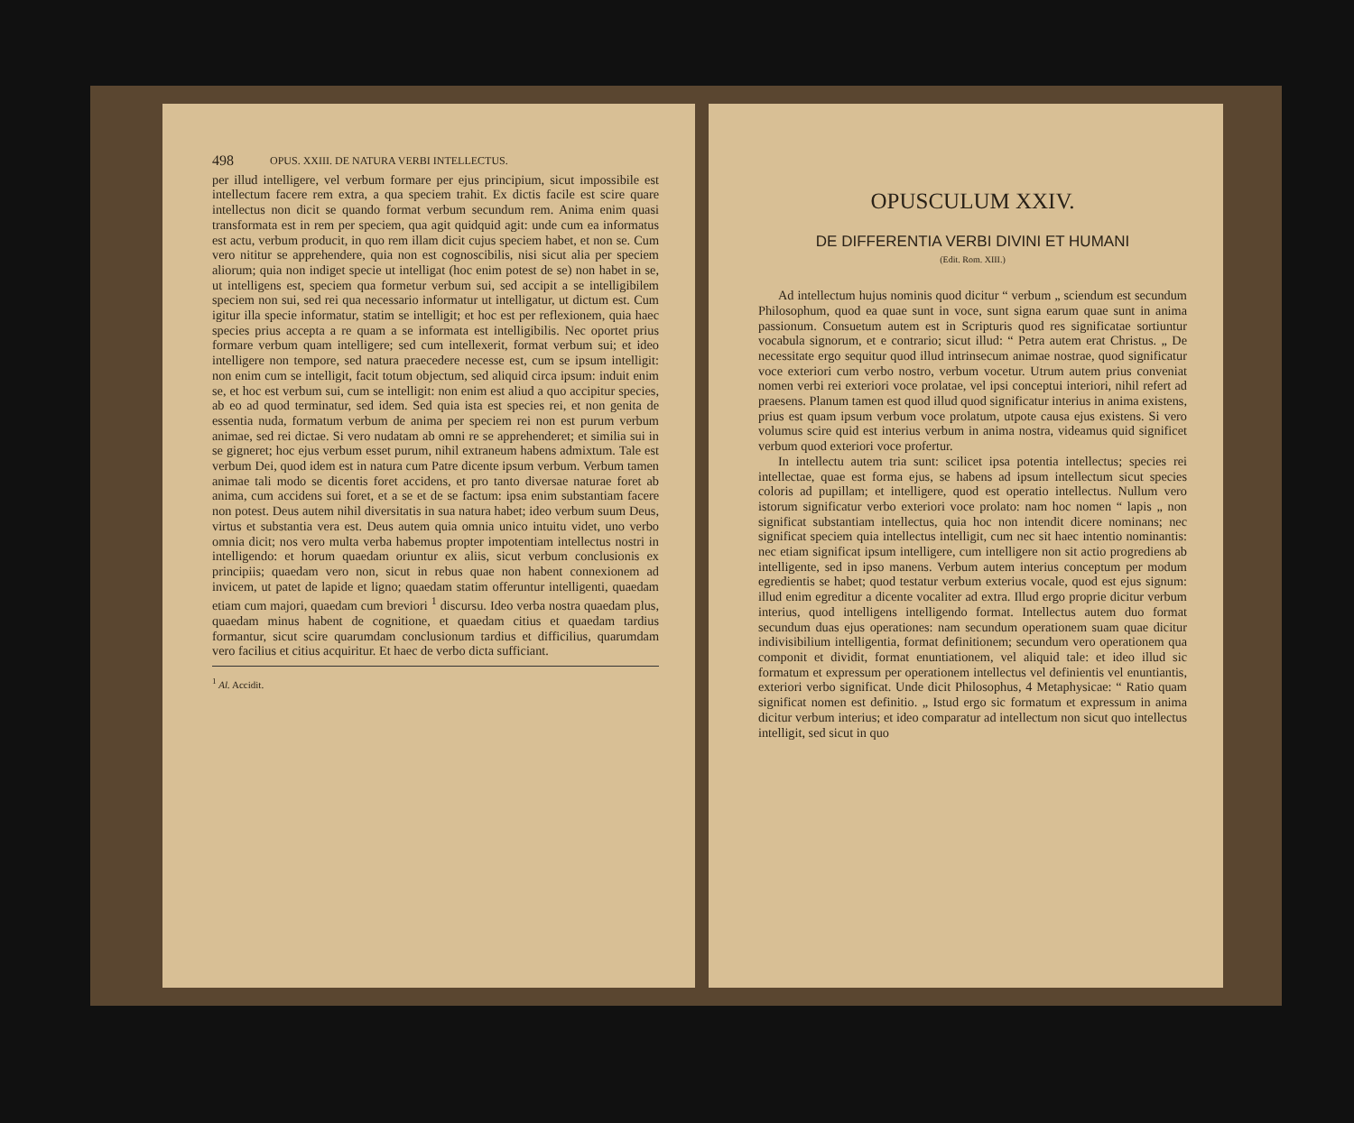498 OPUS. XXIII. DE NATURA VERBI INTELLECTUS.
per illud intelligere, vel verbum formare per ejus principium, sicut impossibile est intellectum facere rem extra, a qua speciem trahit. Ex dictis facile est scire quare intellectus non dicit se quando format verbum secundum rem. Anima enim quasi transformata est in rem per speciem, qua agit quidquid agit: unde cum ea informatus est actu, verbum producit, in quo rem illam dicit cujus speciem habet, et non se. Cum vero nititur se apprehendere, quia non est cognoscibilis, nisi sicut alia per speciem aliorum; quia non indiget specie ut intelligat (hoc enim potest de se) non habet in se, ut intelligens est, speciem qua formetur verbum sui, sed accipit a se intelligibilem speciem non sui, sed rei qua necessario informatur ut intelligatur, ut dictum est. Cum igitur illa specie informatur, statim se intelligit; et hoc est per reflexionem, quia haec species prius accepta a re quam a se informata est intelligibilis. Nec oportet prius formare verbum quam intelligere; sed cum intellexerit, format verbum sui; et ideo intelligere non tempore, sed natura praecedere necesse est, cum se ipsum intelligit: non enim cum se intelligit, facit totum objectum, sed aliquid circa ipsum: induit enim se, et hoc est verbum sui, cum se intelligit: non enim est aliud a quo accipitur species, ab eo ad quod terminatur, sed idem. Sed quia ista est species rei, et non genita de essentia nuda, formatum verbum de anima per speciem rei non est purum verbum animae, sed rei dictae. Si vero nudatam ab omni re se apprehenderet; et similia sui in se gigneret; hoc ejus verbum esset purum, nihil extraneum habens admixtum. Tale est verbum Dei, quod idem est in natura cum Patre dicente ipsum verbum. Verbum tamen animae tali modo se dicentis foret accidens, et pro tanto diversae naturae foret ab anima, cum accidens sui foret, et a se et de se factum: ipsa enim substantiam facere non potest. Deus autem nihil diversitatis in sua natura habet; ideo verbum suum Deus, virtus et substantia vera est. Deus autem quia omnia unico intuitu videt, uno verbo omnia dicit; nos vero multa verba habemus propter impotentiam intellectus nostri in intelligendo: et horum quaedam oriuntur ex aliis, sicut verbum conclusionis ex principiis; quaedam vero non, sicut in rebus quae non habent connexionem ad invicem, ut patet de lapide et ligno; quaedam statim offeruntur intelligenti, quaedam etiam cum majori, quaedam cum breviori <sup>1</sup> discursu. Ideo verba nostra quaedam plus, quaedam minus habent de cognitione, et quaedam citius et quaedam tardius formantur, sicut scire quarumdam conclusionum tardius et difficilius, quarumdam vero facilius et citius acquiritur. Et haec de verbo dicta sufficiant.
<sup>1</sup> Al. Accidit.
OPUSCULUM XXIV.
DE DIFFERENTIA VERBI DIVINI ET HUMANI
(Edit. Rom. XIII.)
Ad intellectum hujus nominis quod dicitur “ verbum „ sciendum est secundum Philosophum, quod ea quae sunt in voce, sunt signa earum quae sunt in anima passionum. Consuetum autem est in Scripturis quod res significatae sortiuntur vocabula signorum, et e contrario; sicut illud: “ Petra autem erat Christus. „ De necessitate ergo sequitur quod illud intrinsecum animae nostrae, quod significatur voce exteriori cum verbo nostro, verbum vocetur. Utrum autem prius conveniat nomen verbi rei exteriori voce prolatae, vel ipsi conceptui interiori, nihil refert ad praesens. Planum tamen est quod illud quod significatur interius in anima existens, prius est quam ipsum verbum voce prolatum, utpote causa ejus existens. Si vero volumus scire quid est interius verbum in anima nostra, videamus quid significet verbum quod exteriori voce profertur.
In intellectu autem tria sunt: scilicet ipsa potentia intellectus; species rei intellectae, quae est forma ejus, se habens ad ipsum intellectum sicut species coloris ad pupillam; et intelligere, quod est operatio intellectus. Nullum vero istorum significatur verbo exteriori voce prolato: nam hoc nomen “ lapis „ non significat substantiam intellectus, quia hoc non intendit dicere nominans; nec significat speciem quia intellectus intelligit, cum nec sit haec intentio nominantis: nec etiam significat ipsum intelligere, cum intelligere non sit actio progrediens ab intelligente, sed in ipso manens. Verbum autem interius conceptum per modum egredientis se habet; quod testatur verbum exterius vocale, quod est ejus signum: illud enim egreditur a dicente vocaliter ad extra. Illud ergo proprie dicitur verbum interius, quod intelligens intelligendo format. Intellectus autem duo format secundum duas ejus operationes: nam secundum operationem suam quae dicitur indivisibilium intelligentia, format definitionem; secundum vero operationem qua componit et dividit, format enuntiationem, vel aliquid tale: et ideo illud sic formatum et expressum per operationem intellectus vel definientis vel enuntiantis, exteriori verbo significat. Unde dicit Philosophus, 4 Metaphysicae: “ Ratio quam significat nomen est definitio. „ Istud ergo sic formatum et expressum in anima dicitur verbum interius; et ideo comparatur ad intellectum non sicut quo intellectus intelligit, sed sicut in quo